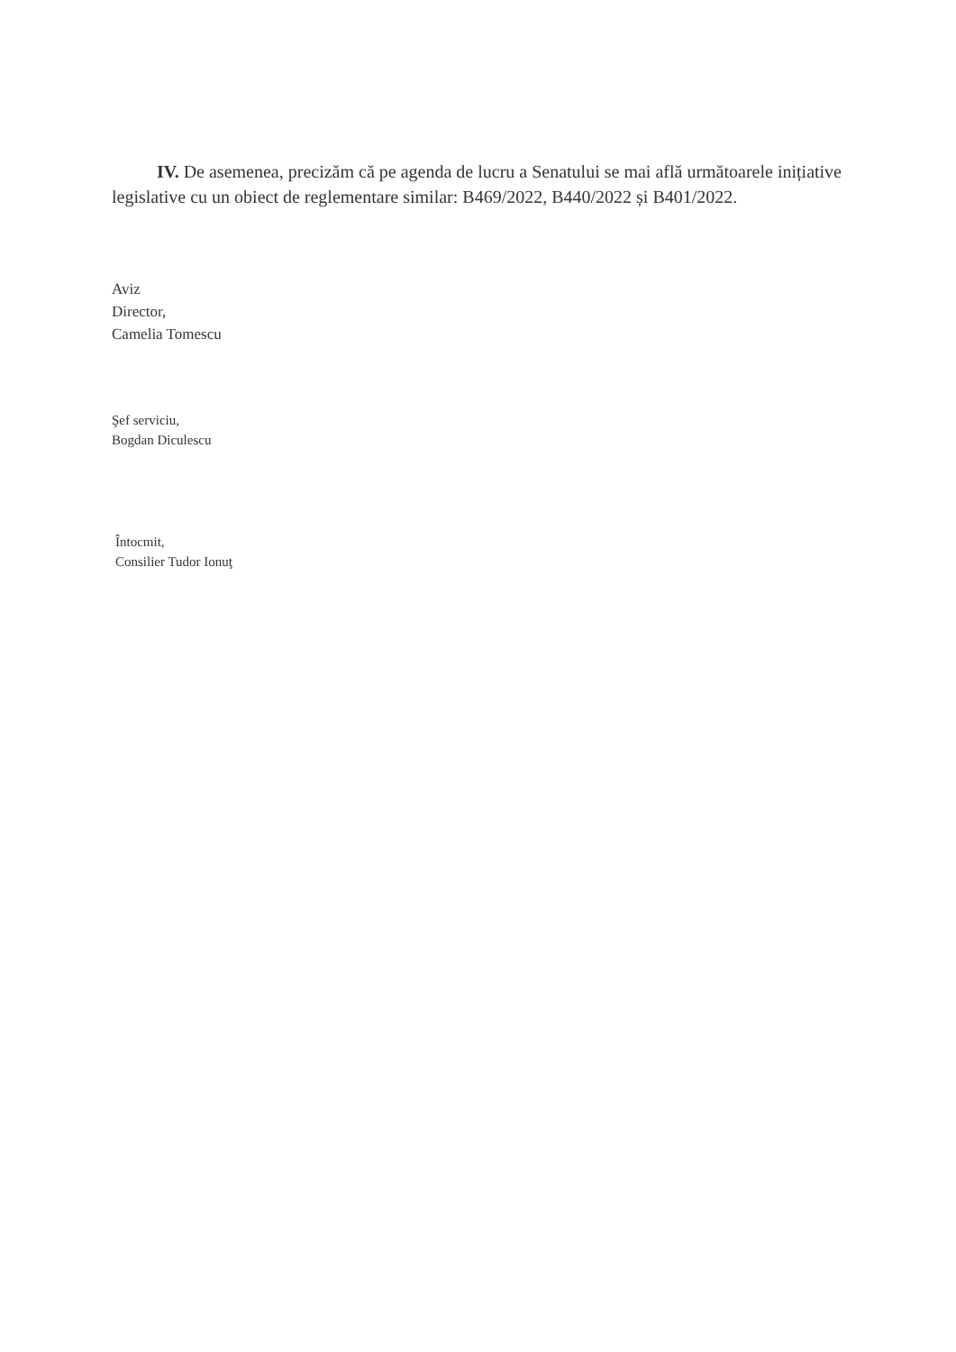IV. De asemenea, precizăm că pe agenda de lucru a Senatului se mai află următoarele inițiative legislative cu un obiect de reglementare similar: B469/2022, B440/2022 și B401/2022.
Aviz
Director,
Camelia Tomescu
Şef serviciu,
Bogdan Diculescu
Întocmit,
Consilier Tudor Ionuţ